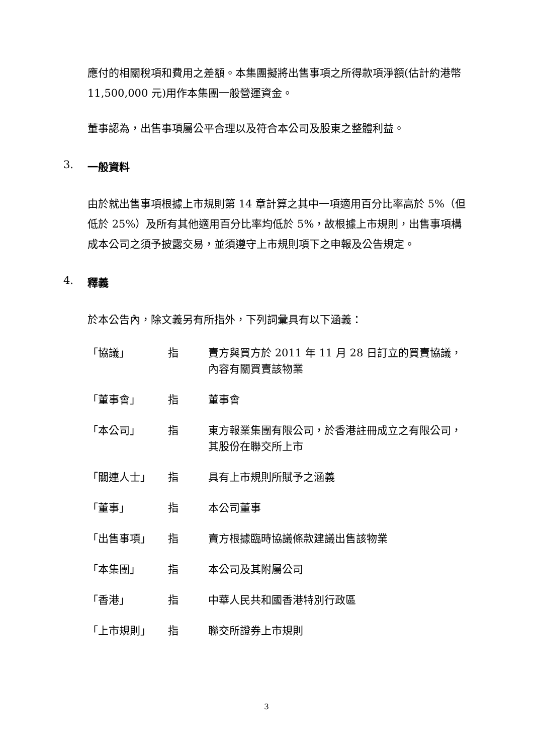應付的相關稅項和費用之差額。本集團擬將出售事項之所得款項淨額(估計約港幣 11,500,000 元)用作本集團一般營運資金。
董事認為，出售事項屬公平合理以及符合本公司及股東之整體利益。
3. 一般資料
由於就出售事項根據上市規則第 14 章計算之其中一項適用百分比率高於 5%（但低於 25%）及所有其他適用百分比率均低於 5%，故根據上市規則，出售事項構成本公司之須予披露交易，並須遵守上市規則項下之申報及公告規定。
4. 釋義
於本公告內，除文義另有所指外，下列詞彙具有以下涵義：
| 「協議」 | 指 | 賣方與買方於 2011 年 11 月 28 日訂立的買賣協議，內容有關買賣該物業 |
| 「董事會」 | 指 | 董事會 |
| 「本公司」 | 指 | 東方報業集團有限公司，於香港註冊成立之有限公司，其股份在聯交所上市 |
| 「關連人士」 | 指 | 具有上市規則所賦予之涵義 |
| 「董事」 | 指 | 本公司董事 |
| 「出售事項」 | 指 | 賣方根據臨時協議條款建議出售該物業 |
| 「本集團」 | 指 | 本公司及其附屬公司 |
| 「香港」 | 指 | 中華人民共和國香港特別行政區 |
| 「上市規則」 | 指 | 聯交所證券上市規則 |
3